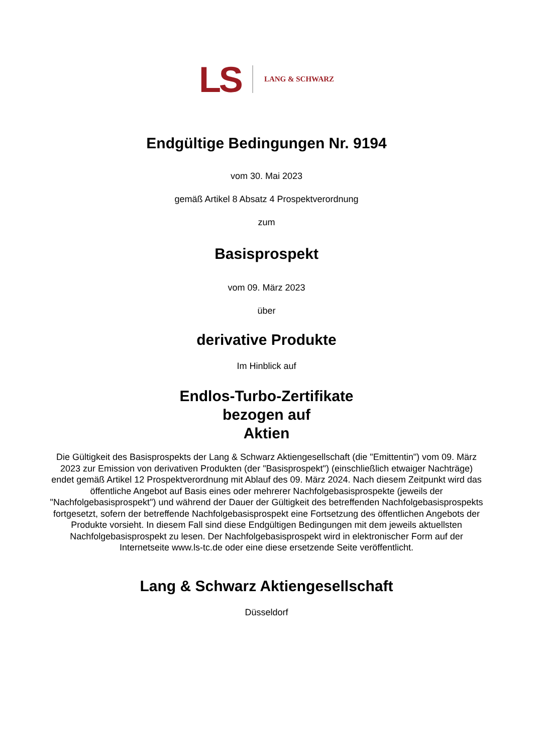LS LANG & SCHWARZ
Endgültige Bedingungen Nr. 9194
vom 30. Mai 2023
gemäß Artikel 8 Absatz 4 Prospektverordnung
zum
Basisprospekt
vom 09. März 2023
über
derivative Produkte
Im Hinblick auf
Endlos-Turbo-Zertifikate
bezogen auf
Aktien
Die Gültigkeit des Basisprospekts der Lang & Schwarz Aktiengesellschaft (die "Emittentin") vom 09. März 2023 zur Emission von derivativen Produkten (der "Basisprospekt") (einschließlich etwaiger Nachträge) endet gemäß Artikel 12 Prospektverordnung mit Ablauf des 09. März 2024. Nach diesem Zeitpunkt wird das öffentliche Angebot auf Basis eines oder mehrerer Nachfolgebasisprospekte (jeweils der "Nachfolgebasisprospekt") und während der Dauer der Gültigkeit des betreffenden Nachfolgebasisprospekts fortgesetzt, sofern der betreffende Nachfolgebasisprospekt eine Fortsetzung des öffentlichen Angebots der Produkte vorsieht. In diesem Fall sind diese Endgültigen Bedingungen mit dem jeweils aktuellsten Nachfolgebasisprospekt zu lesen. Der Nachfolgebasisprospekt wird in elektronischer Form auf der Internetseite www.ls-tc.de oder eine diese ersetzende Seite veröffentlicht.
Lang & Schwarz Aktiengesellschaft
Düsseldorf